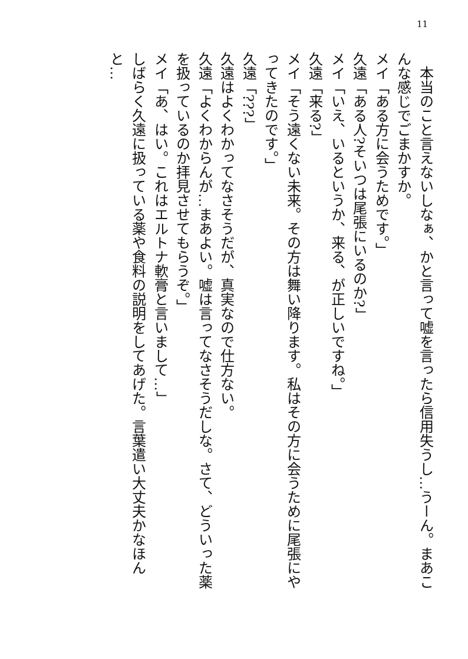11
　本当のこと言えないしなぁ、かと言って嘘を言ったら信用失うし…うーん。まあこんな感じでごまかすか。
メイ「ある方に会うためです。」
久遠「ある人?そいつは尾張にいるのか?」
メイ「いえ、いるというか、来る、が正しいですね。」
久遠「来る?」
メイ「そう遠くない未来。その方は舞い降ります。私はその方に会うために尾張にやってきたのです。」
久遠「???」
久遠はよくわかってなさそうだが、真実なので仕方ない。
久遠「よくわからんが…まあよい。嘘は言ってなさそうだしな。さて、どういった薬を扱っているのか拝見させてもらうぞ。」
メイ「あ、はい。これはエルトナ軟膏と言いまして…」
しばらく久遠に扱っている薬や食料の説明をしてあげた。言葉遣い大丈夫かなほんと…